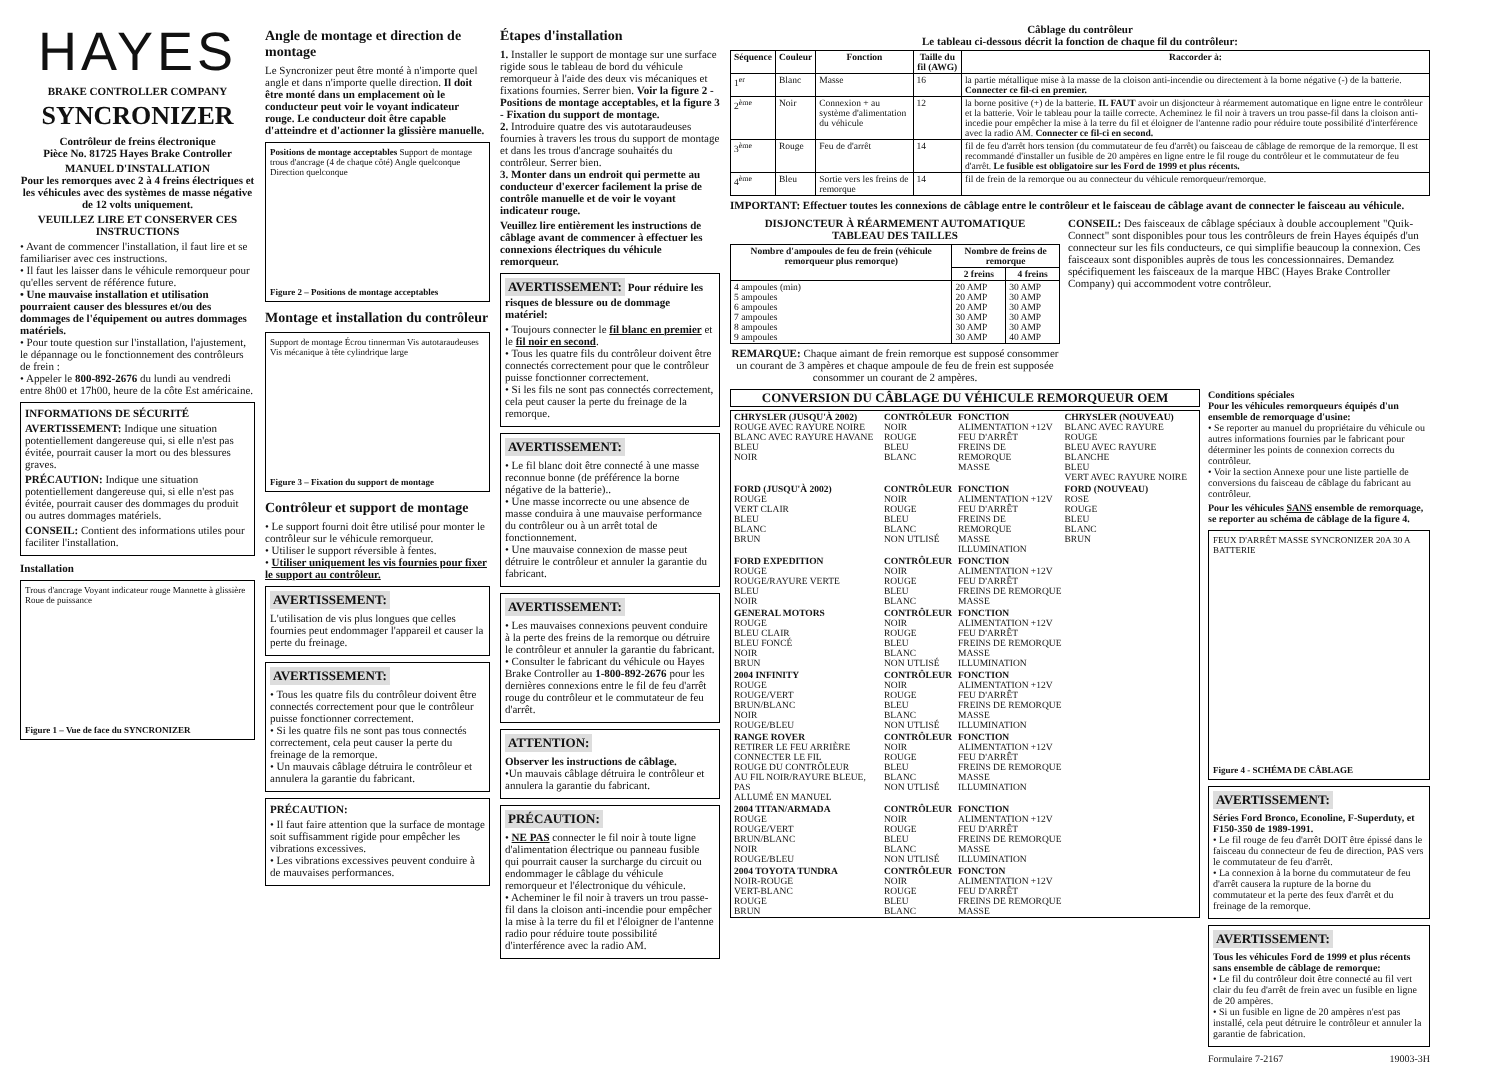HAYES
BRAKE CONTROLLER COMPANY
SYNCRONIZER
Contrôleur de freins électronique
Pièce No. 81725 Hayes Brake Controller
MANUEL D'INSTALLATION
Pour les remorques avec 2 à 4 freins électriques et les véhicules avec des systèmes de masse négative de 12 volts uniquement.
VEUILLEZ LIRE ET CONSERVER CES INSTRUCTIONS
• Avant de commencer l'installation, il faut lire et se familiariser avec ces instructions.
• Il faut les laisser dans le véhicule remorqueur pour qu'elles servent de référence future.
• Une mauvaise installation et utilisation pourraient causer des blessures et/ou des dommages de l'équipement ou autres dommages matériels.
• Pour toute question sur l'installation, l'ajustement, le dépannage ou le fonctionnement des contrôleurs de frein :
• Appeler le 800-892-2676 du lundi au vendredi entre 8h00 et 17h00, heure de la côte Est américaine.
INFORMATIONS DE SÉCURITÉ
AVERTISSEMENT: Indique une situation potentiellement dangereuse qui, si elle n'est pas évitée, pourrait causer la mort ou des blessures graves.
PRÉCAUTION: Indique une situation potentiellement dangereuse qui, si elle n'est pas évitée, pourrait causer des dommages du produit ou autres dommages matériels.
CONSEIL: Contient des informations utiles pour faciliter l'installation.
Installation
Trous d'ancrage Voyant indicateur rouge Mannette à glissière Roue de puissance
Figure 1 – Vue de face du SYNCRONIZER
Angle de montage et direction de montage
Le Syncronizer peut être monté à n'importe quel angle et dans n'importe quelle direction. Il doit être monté dans un emplacement où le conducteur peut voir le voyant indicateur rouge. Le conducteur doit être capable d'atteindre et d'actionner la glissière manuelle.
Positions de montage acceptables Support de montage trous d'ancrage (4 de chaque côté) Angle quelconque Direction quelconque
Figure 2 – Positions de montage acceptables
Montage et installation du contrôleur
Support de montage Écrou tinnerman Vis autotaraudeuses Vis mécanique à tête cylindrique large
Figure 3 – Fixation du support de montage
Contrôleur et support de montage
• Le support fourni doit être utilisé pour monter le contrôleur sur le véhicule remorqueur.
• Utiliser le support réversible à fentes.
• Utiliser uniquement les vis fournies pour fixer le support au contrôleur.
AVERTISSEMENT:
L'utilisation de vis plus longues que celles fournies peut endommager l'appareil et causer la perte du freinage.
AVERTISSEMENT:
• Tous les quatre fils du contrôleur doivent être connectés correctement pour que le contrôleur puisse fonctionner correctement.
• Si les quatre fils ne sont pas tous connectés correctement, cela peut causer la perte du freinage de la remorque.
• Un mauvais câblage détruira le contrôleur et annulera la garantie du fabricant.
PRÉCAUTION:
• Il faut faire attention que la surface de montage soit suffisamment rigide pour empêcher les vibrations excessives.
• Les vibrations excessives peuvent conduire à de mauvaises performances.
Étapes d'installation
1. Installer le support de montage sur une surface rigide sous le tableau de bord du véhicule remorqueur à l'aide des deux vis mécaniques et fixations fournies. Serrer bien. Voir la figure 2 - Positions de montage acceptables, et la figure 3 - Fixation du support de montage.
2. Introduire quatre des vis autotaraudeuses fournies à travers les trous du support de montage et dans les trous d'ancrage souhaités du contrôleur. Serrer bien.
3. Monter dans un endroit qui permette au conducteur d'exercer facilement la prise de contrôle manuelle et de voir le voyant indicateur rouge.
Veuillez lire entièrement les instructions de câblage avant de commencer à effectuer les connexions électriques du véhicule remorqueur.
AVERTISSEMENT: Pour réduire les risques de blessure ou de dommage matériel:
• Toujours connecter le fil blanc en premier et le fil noir en second.
• Tous les quatre fils du contrôleur doivent être connectés correctement pour que le contrôleur puisse fonctionner correctement.
• Si les fils ne sont pas connectés correctement, cela peut causer la perte du freinage de la remorque.
AVERTISSEMENT:
• Le fil blanc doit être connecté à une masse reconnue bonne (de préférence la borne négative de la batterie)..
• Une masse incorrecte ou une absence de masse conduira à une mauvaise performance du contrôleur ou à un arrêt total de fonctionnement.
• Une mauvaise connexion de masse peut détruire le contrôleur et annuler la garantie du fabricant.
AVERTISSEMENT:
• Les mauvaises connexions peuvent conduire à la perte des freins de la remorque ou détruire le contrôleur et annuler la garantie du fabricant.
• Consulter le fabricant du véhicule ou Hayes Brake Controller au 1-800-892-2676 pour les dernières connexions entre le fil de feu d'arrêt rouge du contrôleur et le commutateur de feu d'arrêt.
ATTENTION:
Observer les instructions de câblage.
•Un mauvais câblage détruira le contrôleur et annulera la garantie du fabricant.
PRÉCAUTION:
• NE PAS connecter le fil noir à toute ligne d'alimentation électrique ou panneau fusible qui pourrait causer la surcharge du circuit ou endommager le câblage du véhicule remorqueur et l'électronique du véhicule.
• Acheminer le fil noir à travers un trou passe-fil dans la cloison anti-incendie pour empêcher la mise à la terre du fil et l'éloigner de l'antenne radio pour réduire toute possibilité d'interférence avec la radio AM.
Câblage du contrôleur
Le tableau ci-dessous décrit la fonction de chaque fil du contrôleur:
| Séquence | Couleur | Fonction | Taille du fil (AWG) | Raccorder à: |
| --- | --- | --- | --- | --- |
| 1<sup>er</sup> | Blanc | Masse | 16 | la partie métallique mise à la masse de la cloison anti-incendie ou directement à la borne négative (-) de la batterie. Connecter ce fil-ci en premier. |
| 2<sup>ème</sup> | Noir | Connexion + au système d'alimentation du véhicule | 12 | la borne positive (+) de la batterie. IL FAUT avoir un disjoncteur à réarmement automatique en ligne entre le contrôleur et la batterie. Voir le tableau pour la taille correcte. Acheminez le fil noir à travers un trou passe-fil dans la cloison anti-incedie pour empêcher la mise à la terre du fil et éloigner de l'antenne radio pour réduire toute possibilité d'interférence avec la radio AM. Connecter ce fil-ci en second. |
| 3<sup>ème</sup> | Rouge | Feu de d'arrêt | 14 | fil de feu d'arrêt hors tension (du commutateur de feu d'arrêt) ou faisceau de câblage de remorque de la remorque. Il est recommandé d'installer un fusible de 20 ampères en ligne entre le fil rouge du contrôleur et le commutateur de feu d'arrêt. Le fusible est obligatoire sur les Ford de 1999 et plus récents. |
| 4<sup>ème</sup> | Bleu | Sortie vers les freins de remorque | 14 | fil de frein de la remorque ou au connecteur du véhicule remorqueur/remorque. |
IMPORTANT: Effectuer toutes les connexions de câblage entre le contrôleur et le faisceau de câblage avant de connecter le faisceau au véhicule.
DISJONCTEUR À RÉARMEMENT AUTOMATIQUE
TABLEAU DES TAILLES
| Nombre d'ampoules de feu de frein (véhicule remorqueur plus remorque) | Nombre de freins de remorque | |
| --- | --- | --- |
| | 2 freins | 4 freins |
| 4 ampoules (min) 5 ampoules 6 ampoules 7 ampoules 8 ampoules 9 ampoules | 20 AMP 20 AMP 20 AMP 30 AMP 30 AMP 30 AMP | 30 AMP 30 AMP 30 AMP 30 AMP 30 AMP 40 AMP |
REMARQUE: Chaque aimant de frein remorque est supposé consommer un courant de 3 ampères et chaque ampoule de feu de frein est supposée consommer un courant de 2 ampères.
CONSEIL: Des faisceaux de câblage spéciaux à double accouplement "Quik-Connect" sont disponibles pour tous les contrôleurs de frein Hayes équipés d'un connecteur sur les fils conducteurs, ce qui simplifie beaucoup la connexion. Ces faisceaux sont disponibles auprès de tous les concessionnaires. Demandez spécifiquement les faisceaux de la marque HBC (Hayes Brake Controller Company) qui accommodent votre contrôleur.
CONVERSION DU CÂBLAGE DU VÉHICULE REMORQUEUR OEM
| CHRYSLER (JUSQU'À 2002) ROUGE AVEC RAYURE NOIRE BLANC AVEC RAYURE HAVANE BLEU NOIR | CONTRÔLEUR NOIR ROUGE BLEU BLANC | FONCTION ALIMENTATION +12V FEU D'ARRÊT FREINS DE REMORQUE MASSE | CHRYSLER (NOUVEAU) BLANC AVEC RAYURE ROUGE BLEU AVEC RAYURE BLANCHE BLEU VERT AVEC RAYURE NOIRE |
| FORD (JUSQU'À 2002) ROUGE VERT CLAIR BLEU BLANC BRUN | CONTRÔLEUR NOIR ROUGE BLEU BLANC NON UTLISÉ | FONCTION ALIMENTATION +12V FEU D'ARRÊT FREINS DE REMORQUE MASSE ILLUMINATION | FORD (NOUVEAU) ROSE ROUGE BLEU BLANC BRUN |
| FORD EXPEDITION ROUGE ROUGE/RAYURE VERTE BLEU NOIR | CONTRÔLEUR NOIR ROUGE BLEU BLANC | FONCTION ALIMENTATION +12V FEU D'ARRÊT FREINS DE REMORQUE MASSE | |
| GENERAL MOTORS ROUGE BLEU CLAIR BLEU FONCÉ NOIR BRUN | CONTRÔLEUR NOIR ROUGE BLEU BLANC NON UTLISÉ | FONCTION ALIMENTATION +12V FEU D'ARRÊT FREINS DE REMORQUE MASSE ILLUMINATION | |
| 2004 INFINITY ROUGE ROUGE/VERT BRUN/BLANC NOIR ROUGE/BLEU | CONTRÔLEUR NOIR ROUGE BLEU BLANC NON UTLISÉ | FONCTION ALIMENTATION +12V FEU D'ARRÊT FREINS DE REMORQUE MASSE ILLUMINATION | |
| RANGE ROVER RETIRER LE FEU ARRIÈRE CONNECTER LE FIL ROUGE DU CONTRÔLEUR AU FIL NOIR/RAYURE BLEUE, PAS ALLUMÉ EN MANUEL | CONTRÔLEUR NOIR ROUGE BLEU BLANC NON UTLISÉ | FONCTION ALIMENTATION +12V FEU D'ARRÊT FREINS DE REMORQUE MASSE ILLUMINATION | |
| 2004 TITAN/ARMADA ROUGE ROUGE/VERT BRUN/BLANC NOIR ROUGE/BLEU | CONTRÔLEUR NOIR ROUGE BLEU BLANC NON UTLISÉ | FONCTION ALIMENTATION +12V FEU D'ARRÊT FREINS DE REMORQUE MASSE ILLUMINATION | |
| 2004 TOYOTA TUNDRA NOIR-ROUGE VERT-BLANC ROUGE BRUN | CONTRÔLEUR NOIR ROUGE BLEU BLANC | FONCTON ALIMENTATION +12V FEU D'ARRÊT FREINS DE REMORQUE MASSE | |
Conditions spéciales
Pour les véhicules remorqueurs équipés d'un ensemble de remorquage d'usine:
• Se reporter au manuel du propriétaire du véhicule ou autres informations fournies par le fabricant pour déterminer les points de connexion corrects du contrôleur.
• Voir la section Annexe pour une liste partielle de conversions du faisceau de câblage du fabricant au contrôleur.
Pour les véhicules SANS ensemble de remorquage, se reporter au schéma de câblage de la figure 4.
FEUX D'ARRÊT MASSE SYNCRONIZER 20A 30 A BATTERIE
Figure 4 - SCHÉMA DE CÂBLAGE
AVERTISSEMENT:
Séries Ford Bronco, Econoline, F-Superduty, et F150-350 de 1989-1991.
• Le fil rouge de feu d'arrêt DOIT être épissé dans le faisceau du connecteur de feu de direction, PAS vers le commutateur de feu d'arrêt.
• La connexion à la borne du commutateur de feu d'arrêt causera la rupture de la borne du commutateur et la perte des feux d'arrêt et du freinage de la remorque.
AVERTISSEMENT:
Tous les véhicules Ford de 1999 et plus récents sans ensemble de câblage de remorque:
• Le fil du contrôleur doit être connecté au fil vert clair du feu d'arrêt de frein avec un fusible en ligne de 20 ampères.
• Si un fusible en ligne de 20 ampères n'est pas installé, cela peut détruire le contrôleur et annuler la garantie de fabrication.
Formulaire 7-2167 19003-3H